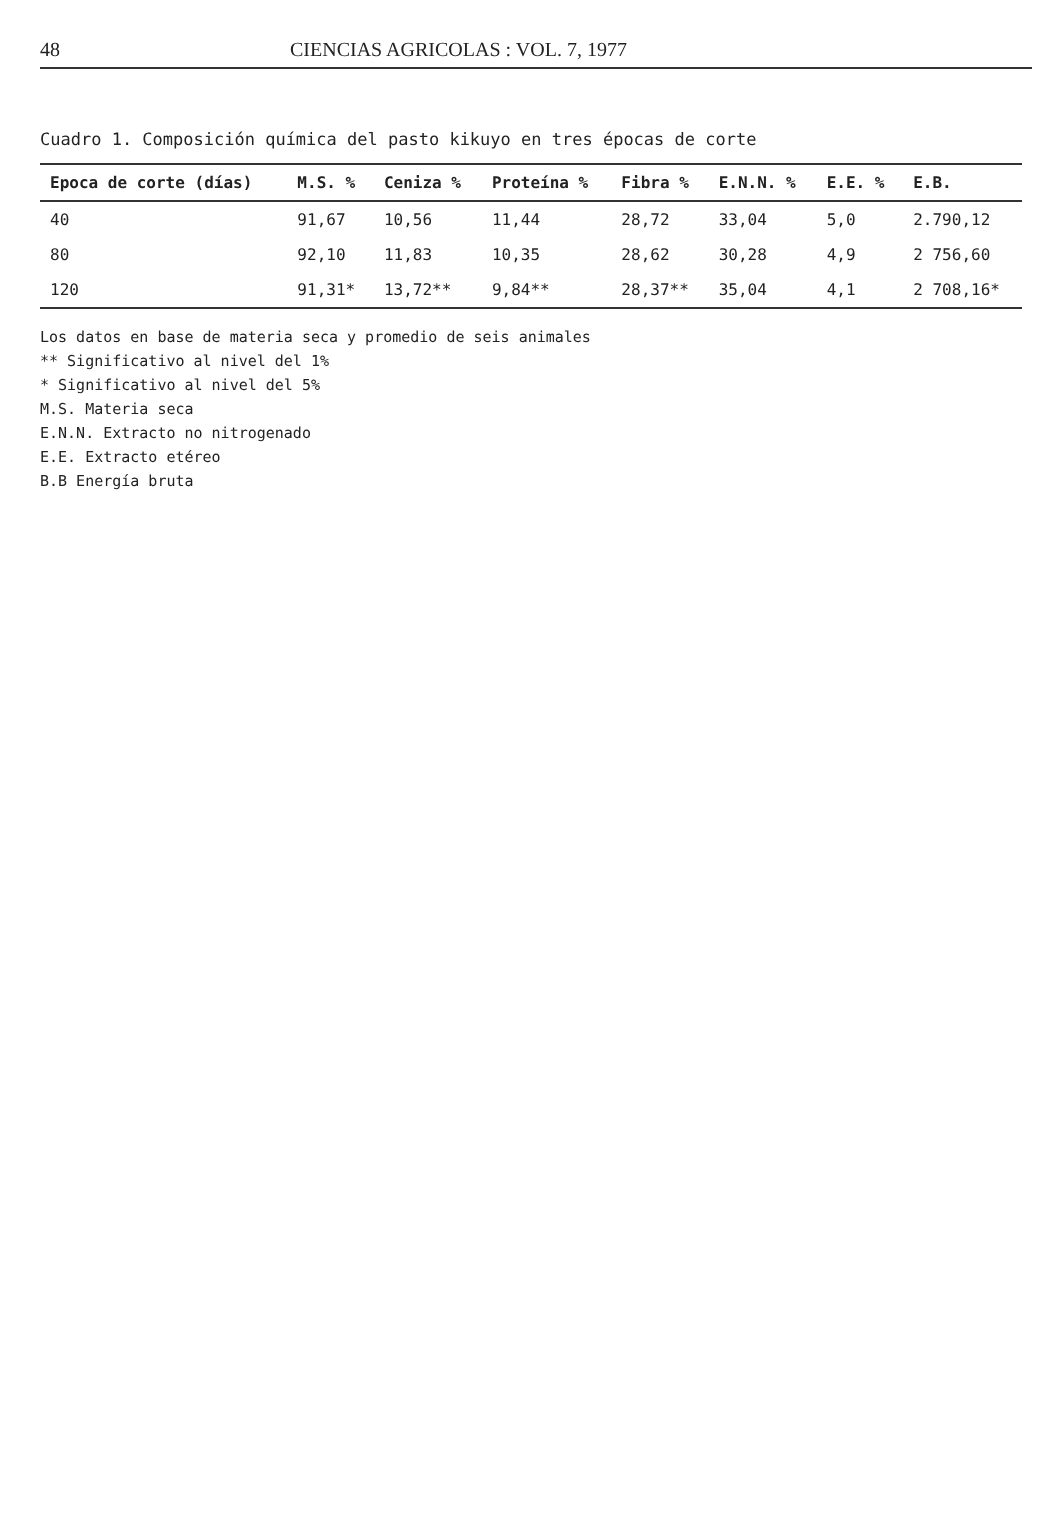48 CIENCIAS AGRICOLAS : VOL. 7, 1977
Cuadro 1. Composición química del pasto kikuyo en tres épocas de corte
| Epoca de corte (días) | M.S. % | Ceniza % | Proteína % | Fibra % | E.N.N. % | E.E. % | E.B. |
| --- | --- | --- | --- | --- | --- | --- | --- |
| 40 | 91,67 | 10,56 | 11,44 | 28,72 | 33,04 | 5,0 | 2.790,12 |
| 80 | 92,10 | 11,83 | 10,35 | 28,62 | 30,28 | 4,9 | 2 756,60 |
| 120 | 91,31* | 13,72** | 9,84** | 28,37** | 35,04 | 4,1 | 2 708,16* |
Los datos en base de materia seca y promedio de seis animales
** Significativo al nivel del 1%
* Significativo al nivel del 5%
M.S. Materia seca
E.N.N. Extracto no nitrogenado
E.E. Extracto etéreo
B.B Energía bruta